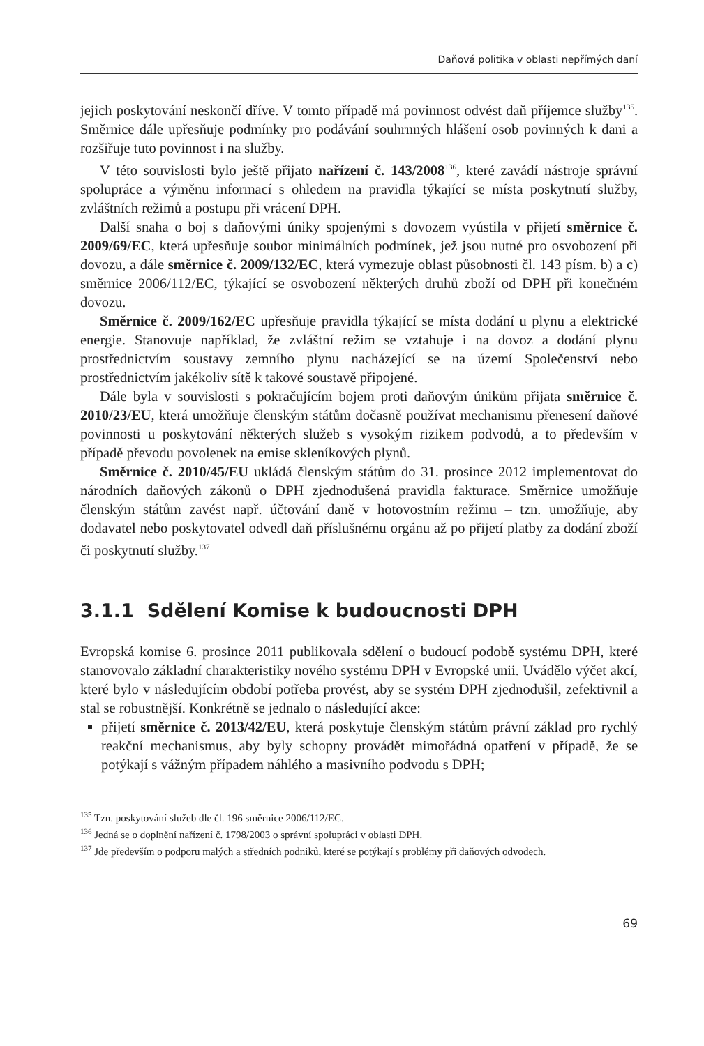Daňová politika v oblasti nepřímých daní
jejich poskytování neskončí dříve. V tomto případě má povinnost odvést daň příjemce služby<sup>135</sup>. Směrnice dále upřesňuje podmínky pro podávání souhrnných hlášení osob povinných k dani a rozšiřuje tuto povinnost i na služby.
V této souvislosti bylo ještě přijato nařízení č. 143/2008<sup>136</sup>, které zavádí nástroje správní spolupráce a výměnu informací s ohledem na pravidla týkající se místa poskytnutí služby, zvláštních režimů a postupu při vrácení DPH.
Další snaha o boj s daňovými úniky spojenými s dovozem vyústila v přijetí směrnice č. 2009/69/EC, která upřesňuje soubor minimálních podmínek, jež jsou nutné pro osvobození při dovozu, a dále směrnice č. 2009/132/EC, která vymezuje oblast působnosti čl. 143 písm. b) a c) směrnice 2006/112/EC, týkající se osvobození některých druhů zboží od DPH při konečném dovozu.
Směrnice č. 2009/162/EC upřesňuje pravidla týkající se místa dodání u plynu a elektrické energie. Stanovuje například, že zvláštní režim se vztahuje i na dovoz a dodání plynu prostřednictvím soustavy zemního plynu nacházející se na území Společenství nebo prostřednictvím jakékoliv sítě k takové soustavě připojené.
Dále byla v souvislosti s pokračujícím bojem proti daňovým únikům přijata směrnice č. 2010/23/EU, která umožňuje členským státům dočasně používat mechanismu přenesení daňové povinnosti u poskytování některých služeb s vysokým rizikem podvodů, a to především v případě převodu povolenek na emise skleníkových plynů.
Směrnice č. 2010/45/EU ukládá členským státům do 31. prosince 2012 implementovat do národních daňových zákonů o DPH zjednodušená pravidla fakturace. Směrnice umožňuje členským státům zavést např. účtování daně v hotovostním režimu – tzn. umožňuje, aby dodavatel nebo poskytovatel odvedl daň příslušnému orgánu až po přijetí platby za dodání zboží či poskytnutí služby.<sup>137</sup>
3.1.1 Sdělení Komise k budoucnosti DPH
Evropská komise 6. prosince 2011 publikovala sdělení o budoucí podobě systému DPH, které stanovovalo základní charakteristiky nového systému DPH v Evropské unii. Uvádělo výčet akcí, které bylo v následujícím období potřeba provést, aby se systém DPH zjednodušil, zefektivnil a stal se robustnější. Konkrétně se jednalo o následující akce:
přijetí směrnice č. 2013/42/EU, která poskytuje členským státům právní základ pro rychlý reakční mechanismus, aby byly schopny provádět mimořádná opatření v případě, že se potýkají s vážným případem náhlého a masivního podvodu s DPH;
<sup>135</sup> Tzn. poskytování služeb dle čl. 196 směrnice 2006/112/EC.
<sup>136</sup> Jedná se o doplnění nařízení č. 1798/2003 o správní spolupráci v oblasti DPH.
<sup>137</sup> Jde především o podporu malých a středních podniků, které se potýkají s problémy při daňových odvodech.
69